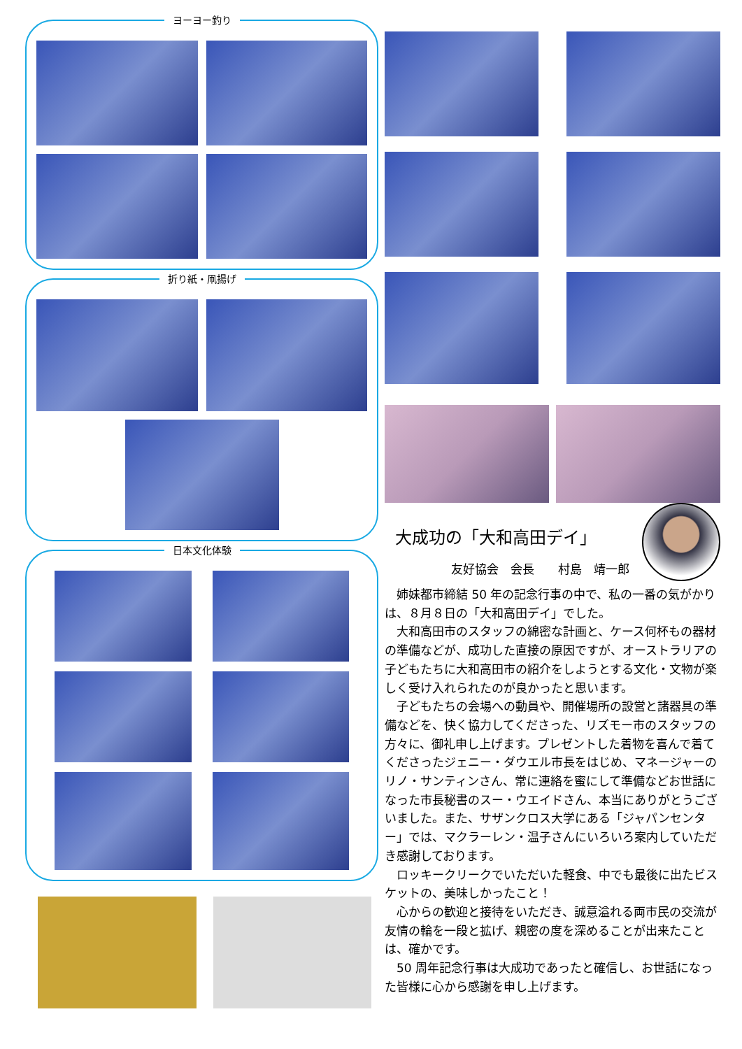ヨーヨー釣り
折り紙・凧揚げ
日本文化体験
大成功の「大和高田デイ」
友好協会　会長　　村島　靖一郎
姉妹都市締結 50 年の記念行事の中で、私の一番の気がかりは、８月８日の「大和高田デイ」でした。
大和高田市のスタッフの綿密な計画と、ケース何杯もの器材の準備などが、成功した直接の原因ですが、オーストラリアの子どもたちに大和高田市の紹介をしようとする文化・文物が楽しく受け入れられたのが良かったと思います。
子どもたちの会場への動員や、開催場所の設営と諸器具の準備などを、快く協力してくださった、リズモー市のスタッフの方々に、御礼申し上げます。プレゼントした着物を喜んで着てくださったジェニー・ダウエル市長をはじめ、マネージャーのリノ・サンティンさん、常に連絡を蜜にして準備などお世話になった市長秘書のスー・ウエイドさん、本当にありがとうございました。また、サザンクロス大学にある「ジャパンセンター」では、マクラーレン・温子さんにいろいろ案内していただき感謝しております。
ロッキークリークでいただいた軽食、中でも最後に出たビスケットの、美味しかったこと！
心からの歓迎と接待をいただき、誠意溢れる両市民の交流が友情の輪を一段と拡げ、親密の度を深めることが出来たことは、確かです。
50 周年記念行事は大成功であったと確信し、お世話になった皆様に心から感謝を申し上げます。